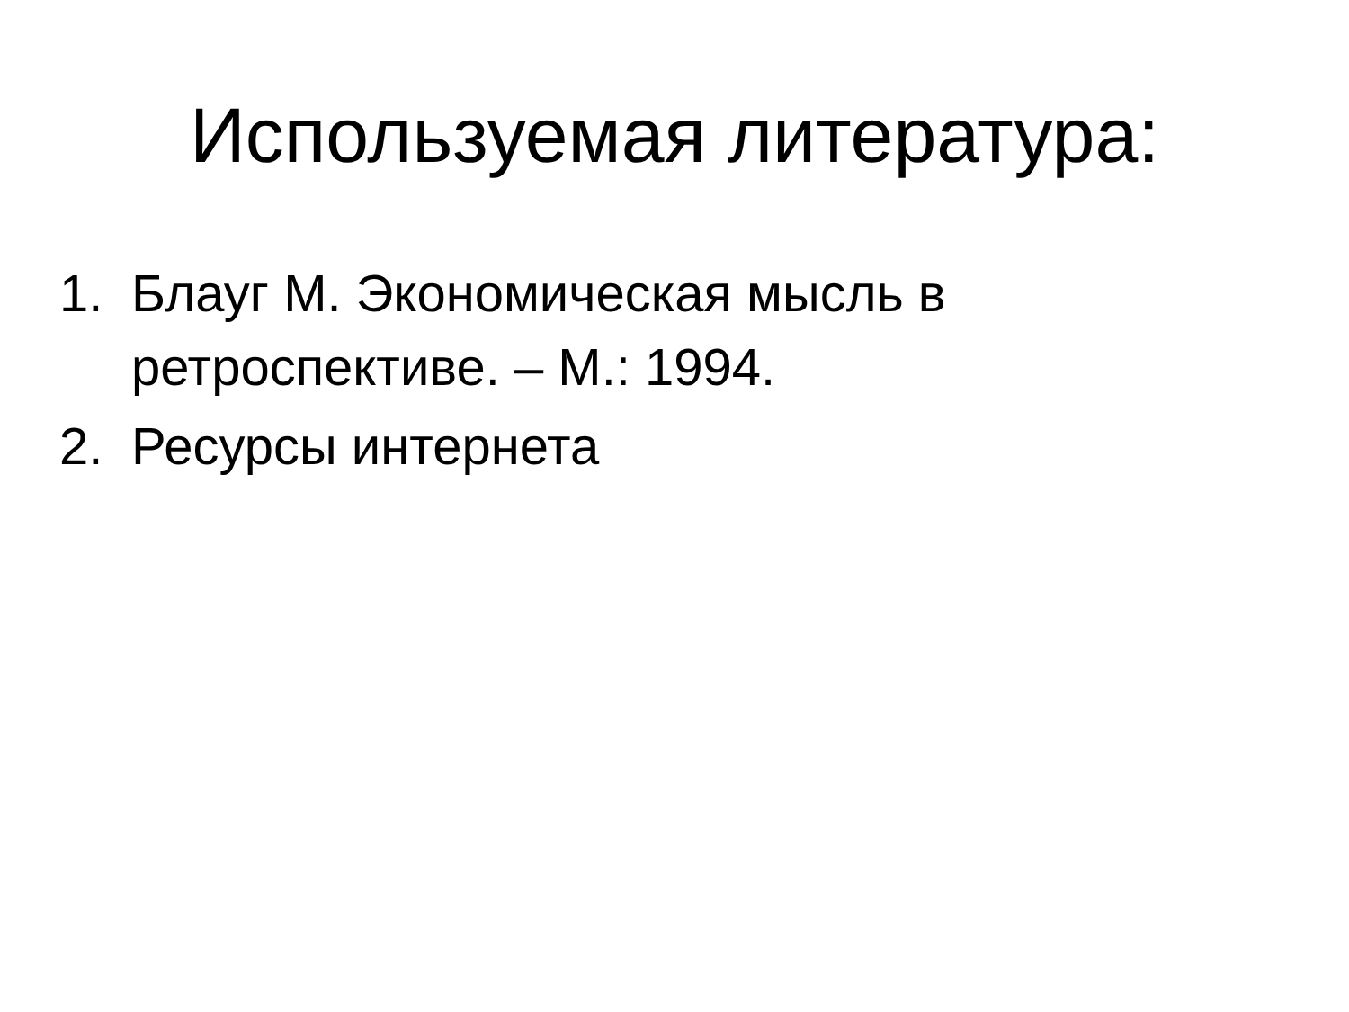Используемая литература:
1. Блауг М. Экономическая мысль в ретроспективе. – М.: 1994.
2. Ресурсы интернета